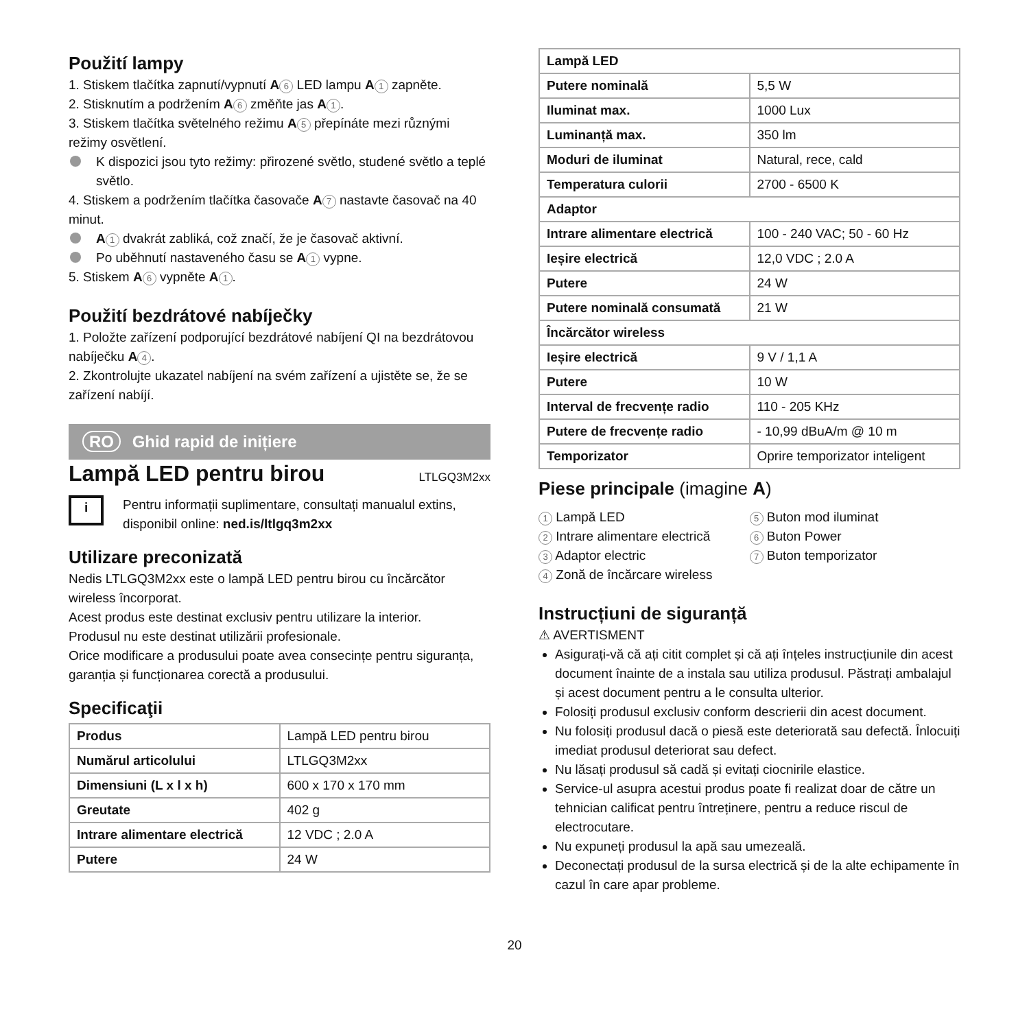Použití lampy
1. Stiskem tlačítka zapnutí/vypnutí A 6 LED lampu A 1 zapněte.
2. Stisknutím a podržením A 6 změňte jas A 1.
3. Stiskem tlačítka světelného režimu A 5 přepínáte mezi různými režimy osvětlení.
K dispozici jsou tyto režimy: přirozené světlo, studené světlo a teplé světlo.
4. Stiskem a podržením tlačítka časovače A 7 nastavte časovač na 40 minut.
A 1 dvakrát zabliká, což značí, že je časovač aktivní.
Po uběhnutí nastaveného času se A 1 vypne.
5. Stiskem A 6 vypněte A 1.
Použití bezdrátové nabíječky
1. Položte zařízení podporující bezdrátové nabíjení QI na bezdrátovou nabíječku A 4.
2. Zkontrolujte ukazatel nabíjení na svém zařízení a ujistěte se, že se zařízení nabíjí.
RO Ghid rapid de inițiere
Lampă LED pentru birou
LTLGQ3M2xx
i
Pentru informații suplimentare, consultați manualul extins, disponibil online: ned.is/ltlgq3m2xx
Utilizare preconizată
Nedis LTLGQ3M2xx este o lampă LED pentru birou cu încărcător wireless încorporat.
Acest produs este destinat exclusiv pentru utilizare la interior.
Produsul nu este destinat utilizării profesionale.
Orice modificare a produsului poate avea consecințe pentru siguranța, garanția și funcționarea corectă a produsului.
Specificaţii
| Produs | Lampă LED pentru birou |
| Numărul articolului | LTLGQ3M2xx |
| Dimensiuni (L x l x h) | 600 x 170 x 170 mm |
| Greutate | 402 g |
| Intrare alimentare electrică | 12 VDC ; 2.0 A |
| Putere | 24 W |
| Lampă LED | |
| Putere nominală | 5,5 W |
| Iluminat max. | 1000 Lux |
| Luminanță max. | 350 lm |
| Moduri de iluminat | Natural, rece, cald |
| Temperatura culorii | 2700 - 6500 K |
| Adaptor | |
| Intrare alimentare electrică | 100 - 240 VAC; 50 - 60 Hz |
| Ieșire electrică | 12,0 VDC ; 2.0 A |
| Putere | 24 W |
| Putere nominală consumată | 21 W |
| Încărcător wireless | |
| Ieșire electrică | 9 V / 1,1 A |
| Putere | 10 W |
| Interval de frecvențe radio | 110 - 205 KHz |
| Putere de frecvențe radio | - 10,99 dBuA/m @ 10 m |
| Temporizator | Oprire temporizator inteligent |
Piese principale (imagine A)
1 Lampă LED
2 Intrare alimentare electrică
3 Adaptor electric
4 Zonă de încărcare wireless
5 Buton mod iluminat
6 Buton Power
7 Buton temporizator
Instrucțiuni de siguranță
⚠ AVERTISMENT
Asigurați-vă că ați citit complet și că ați înțeles instrucțiunile din acest document înainte de a instala sau utiliza produsul. Păstrați ambalajul și acest document pentru a le consulta ulterior.
Folosiți produsul exclusiv conform descrierii din acest document.
Nu folosiți produsul dacă o piesă este deteriorată sau defectă. Înlocuiți imediat produsul deteriorat sau defect.
Nu lăsați produsul să cadă și evitați ciocnirile elastice.
Service-ul asupra acestui produs poate fi realizat doar de către un tehnician calificat pentru întreținere, pentru a reduce riscul de electrocutare.
Nu expuneți produsul la apă sau umezeală.
Deconectați produsul de la sursa electrică și de la alte echipamente în cazul în care apar probleme.
20